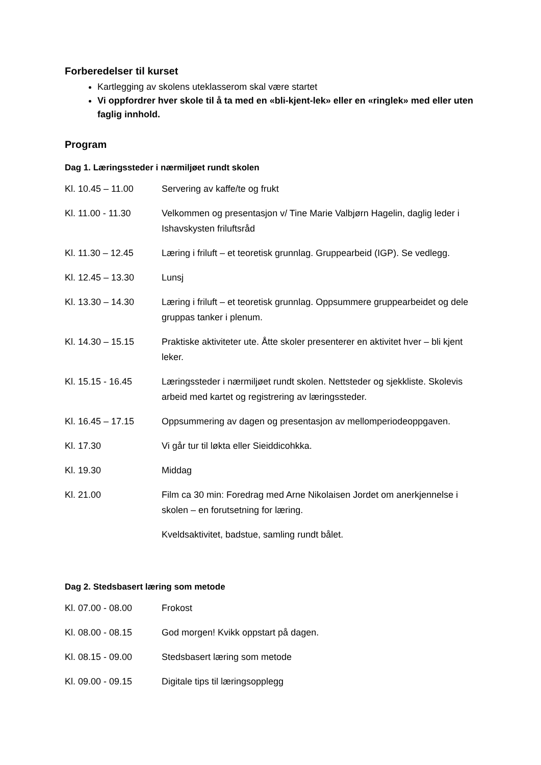Forberedelser til kurset
Kartlegging av skolens uteklasserom skal være startet
Vi oppfordrer hver skole til å ta med en «bli-kjent-lek» eller en «ringlek» med eller uten faglig innhold.
Program
Dag 1. Læringssteder i nærmiljøet rundt skolen
| Kl. 10.45 – 11.00 | Servering av kaffe/te og frukt |
| Kl. 11.00 - 11.30 | Velkommen og presentasjon v/ Tine Marie Valbjørn Hagelin, daglig leder i Ishavskysten friluftsråd |
| Kl. 11.30 – 12.45 | Læring i friluft – et teoretisk grunnlag. Gruppearbeid (IGP). Se vedlegg. |
| Kl. 12.45 – 13.30 | Lunsj |
| Kl. 13.30 – 14.30 | Læring i friluft – et teoretisk grunnlag. Oppsummere gruppearbeidet og dele gruppas tanker i plenum. |
| Kl. 14.30 – 15.15 | Praktiske aktiviteter ute. Åtte skoler presenterer en aktivitet hver – bli kjent leker. |
| Kl. 15.15 - 16.45 | Læringssteder i nærmiljøet rundt skolen. Nettsteder og sjekkliste. Skolevis arbeid med kartet og registrering av læringssteder. |
| Kl. 16.45 – 17.15 | Oppsummering av dagen og presentasjon av mellomperiodeoppgaven. |
| Kl. 17.30 | Vi går tur til løkta eller Sieiddicohkka. |
| Kl. 19.30 | Middag |
| Kl. 21.00 | Film ca 30 min: Foredrag med Arne Nikolaisen Jordet om anerkjennelse i skolen – en forutsetning for læring. |
| | Kveldsaktivitet, badstue, samling rundt bålet. |
Dag 2. Stedsbasert læring som metode
| Kl. 07.00 - 08.00 | Frokost |
| Kl. 08.00 - 08.15 | God morgen! Kvikk oppstart på dagen. |
| Kl. 08.15 - 09.00 | Stedsbasert læring som metode |
| Kl. 09.00 - 09.15 | Digitale tips til læringsopplegg |